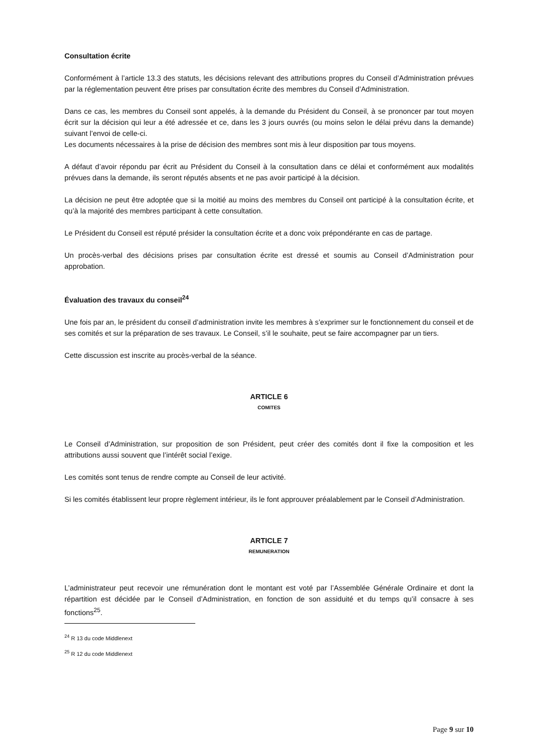Consultation écrite
Conformément à l’article 13.3 des statuts, les décisions relevant des attributions propres du Conseil d’Administration prévues par la réglementation peuvent être prises par consultation écrite des membres du Conseil d’Administration.
Dans ce cas, les membres du Conseil sont appelés, à la demande du Président du Conseil, à se prononcer par tout moyen écrit sur la décision qui leur a été adressée et ce, dans les 3 jours ouvrés (ou moins selon le délai prévu dans la demande) suivant l’envoi de celle-ci.
Les documents nécessaires à la prise de décision des membres sont mis à leur disposition par tous moyens.
A défaut d’avoir répondu par écrit au Président du Conseil à la consultation dans ce délai et conformément aux modalités prévues dans la demande, ils seront réputés absents et ne pas avoir participé à la décision.
La décision ne peut être adoptée que si la moitié au moins des membres du Conseil ont participé à la consultation écrite, et qu’à la majorité des membres participant à cette consultation.
Le Président du Conseil est réputé présider la consultation écrite et a donc voix prépondérante en cas de partage.
Un procès-verbal des décisions prises par consultation écrite est dressé et soumis au Conseil d’Administration pour approbation.
Évaluation des travaux du conseil<sup>24</sup>
Une fois par an, le président du conseil d’administration invite les membres à s’exprimer sur le fonctionnement du conseil et de ses comités et sur la préparation de ses travaux. Le Conseil, s’il le souhaite, peut se faire accompagner par un tiers.
Cette discussion est inscrite au procès-verbal de la séance.
ARTICLE 6
COMITES
Le Conseil d’Administration, sur proposition de son Président, peut créer des comités dont il fixe la composition et les attributions aussi souvent que l’intérêt social l’exige.
Les comités sont tenus de rendre compte au Conseil de leur activité.
Si les comités établissent leur propre règlement intérieur, ils le font approuver préalablement par le Conseil d’Administration.
ARTICLE 7
REMUNERATION
L’administrateur peut recevoir une rémunération dont le montant est voté par l’Assemblée Générale Ordinaire et dont la répartition est décidée par le Conseil d’Administration, en fonction de son assiduité et du temps qu’il consacre à ses fonctions<sup>25</sup>.
<sup>24</sup> R 13 du code Middlenext
<sup>25</sup> R 12 du code Middlenext
Page 9 sur 10